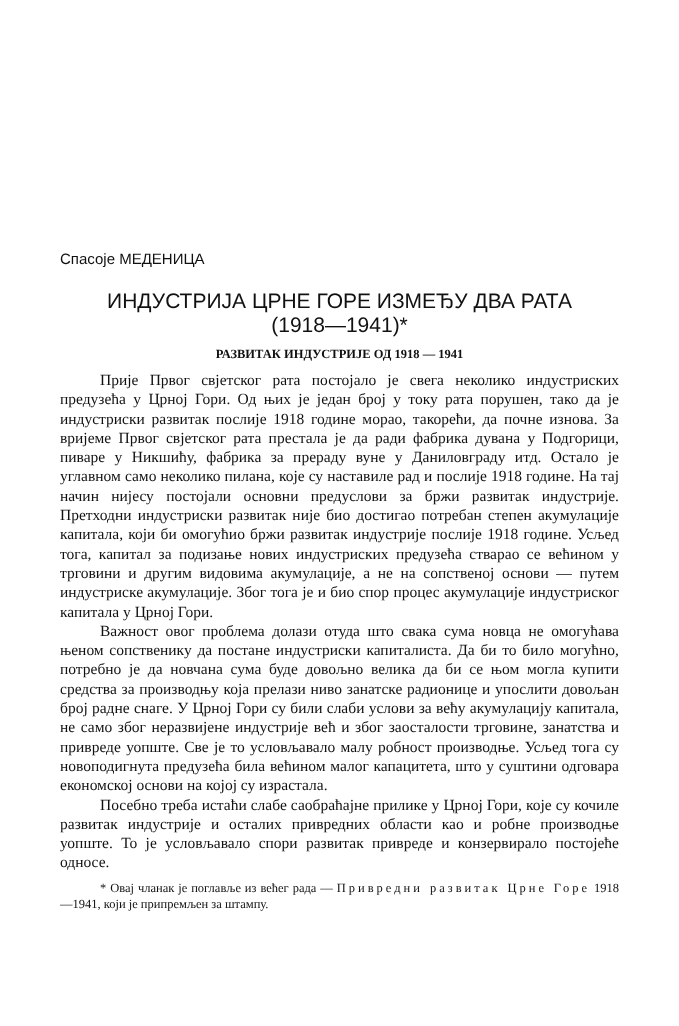Спасоје МЕДЕНИЦА
ИНДУСТРИЈА ЦРНЕ ГОРЕ ИЗМЕЂУ ДВА РАТА
(1918—1941)*
РАЗВИТАК ИНДУСТРИЈЕ ОД 1918 — 1941
Прије Првог свјетског рата постојало је свега неколико индустриских предузећа у Црној Гори. Од њих је један број у току рата порушен, тако да је индустриски развитак послије 1918 године морао, такорећи, да почне изнова. За вријеме Првог свјетског рата престала је да ради фабрика дувана у Подгорици, пиваре у Никшићу, фабрика за прераду вуне у Даниловграду итд. Остало је углавном само неколико пилана, које су наставиле рад и послије 1918 године. На тај начин нијесу постојали основни предуслови за бржи развитак индустрије. Претходни индустриски развитак није био достигао потребан степен акумулације капитала, који би омогућио бржи развитак индустрије послије 1918 године. Усљед тога, капитал за подизање нових индустриских предузећа стварао се већином у трговини и другим видовима акумулације, а не на сопственој основи — путем индустриске акумулације. Због тога је и био спор процес акумулације индустриског капитала у Црној Гори.
Важност овог проблема долази отуда што свака сума новца не омогућава њеном сопственику да постане индустриски капиталиста. Да би то било могућно, потребно је да новчана сума буде довољно велика да би се њом могла купити средства за производњу која прелази ниво занатске радионице и упослити довољан број радне снаге. У Црној Гори су били слаби услови за већу акумулацију капитала, не само због неразвијене индустрије већ и због заосталости трговине, занатства и привреде уопште. Све је то условљавало малу робност производње. Усљед тога су новоподигнута предузећа била већином малог капацитета, што у суштини одговара економској основи на којој су израстала.
Посебно треба истаћи слабе саобраћајне прилике у Црној Гори, које су кочиле развитак индустрије и осталих привредних области као и робне производње уопште. То је условљавало спори развитак привреде и конзервирало постојеће односе.
* Овај чланак је поглавље из већег рада — Привредни развитак Црне Горе 1918—1941, који је припремљен за штампу.